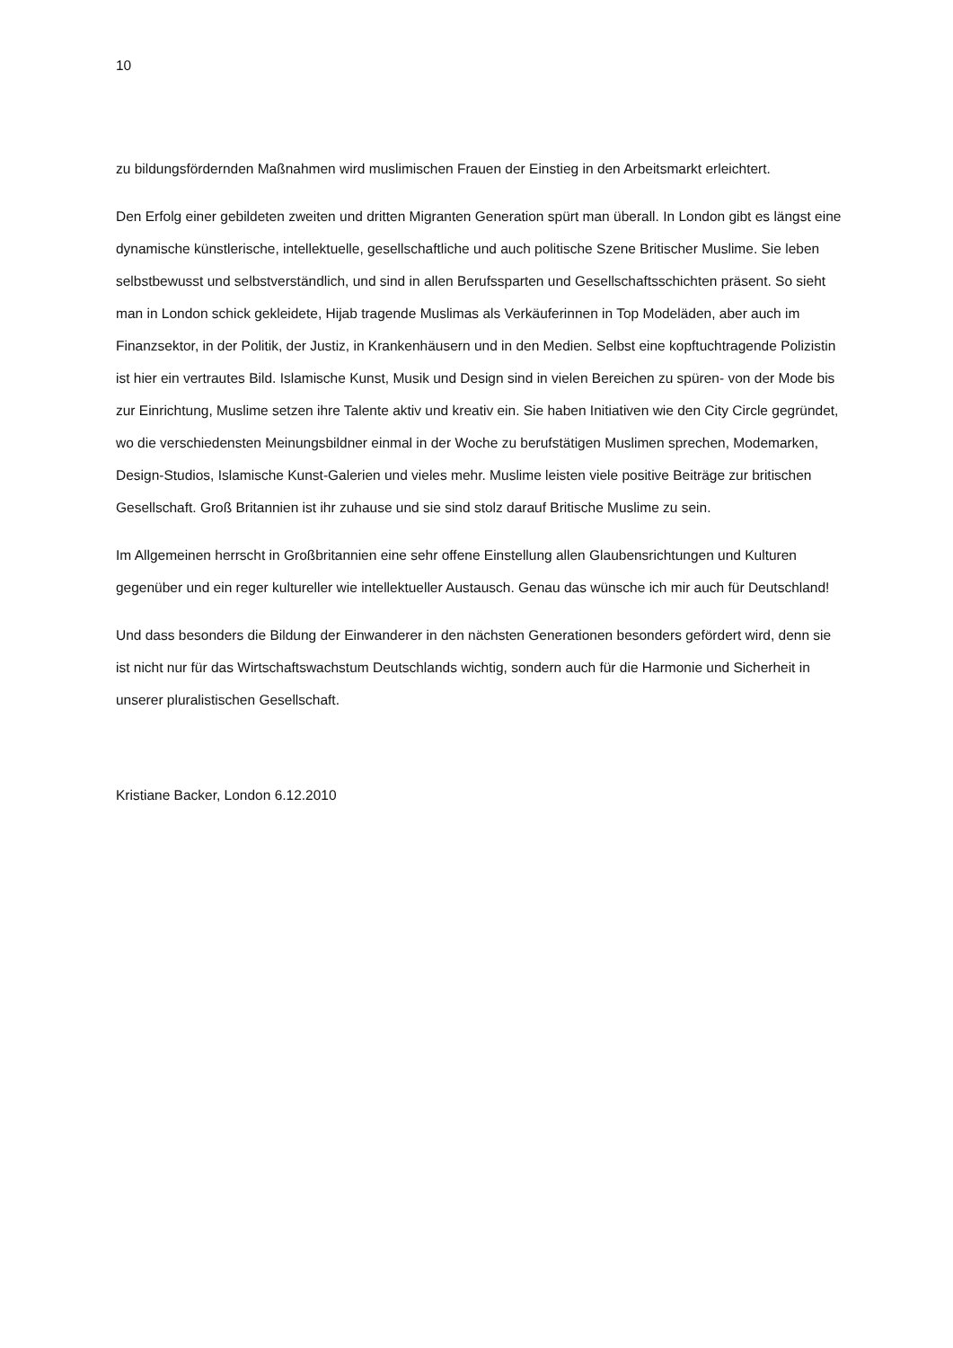10
zu bildungsfördernden Maßnahmen wird muslimischen Frauen der Einstieg in den Arbeitsmarkt erleichtert.
Den Erfolg einer gebildeten zweiten und dritten Migranten Generation spürt man überall. In London gibt es längst eine dynamische künstlerische, intellektuelle, gesellschaftliche und auch politische Szene Britischer Muslime. Sie leben selbstbewusst und selbstverständlich, und sind in allen Berufssparten und Gesellschaftsschichten präsent. So sieht man in London schick gekleidete, Hijab tragende Muslimas als Verkäuferinnen in Top Modeläden, aber auch im Finanzsektor, in der Politik, der Justiz, in Krankenhäusern und in den Medien. Selbst eine kopftuchtragende Polizistin ist hier ein vertrautes Bild. Islamische Kunst, Musik und Design sind in vielen Bereichen zu spüren- von der Mode bis zur Einrichtung, Muslime setzen ihre Talente aktiv und kreativ ein. Sie haben Initiativen wie den City Circle gegründet, wo die verschiedensten Meinungsbildner einmal in der Woche zu berufstätigen Muslimen sprechen, Modemarken, Design-Studios, Islamische Kunst-Galerien und vieles mehr. Muslime leisten viele positive Beiträge zur britischen Gesellschaft. Groß Britannien ist ihr zuhause und sie sind stolz darauf Britische Muslime zu sein.
Im Allgemeinen herrscht in Großbritannien eine sehr offene Einstellung allen Glaubensrichtungen und Kulturen gegenüber und ein reger kultureller wie intellektueller Austausch. Genau das wünsche ich mir auch für Deutschland!
Und dass besonders die Bildung der Einwanderer in den nächsten Generationen besonders gefördert wird, denn sie ist nicht nur für das Wirtschaftswachstum Deutschlands wichtig, sondern auch für die Harmonie und Sicherheit in unserer pluralistischen Gesellschaft.
Kristiane Backer, London 6.12.2010